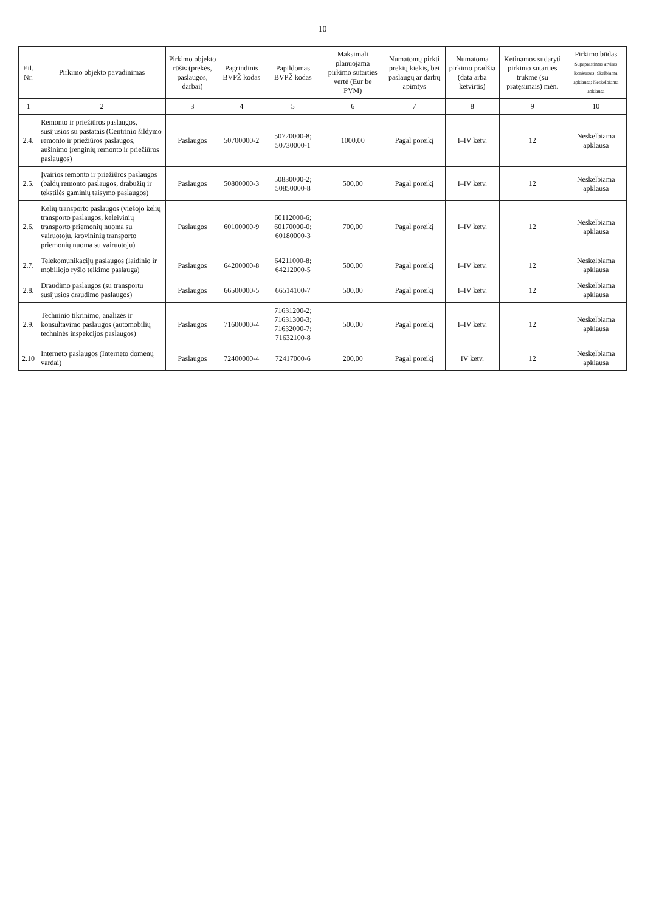10
| Eil. Nr. | Pirkimo objekto pavadinimas | Pirkimo objekto rūšis (prekės, paslaugos, darbai) | Pagrindinis BVPŽ kodas | Papildomas BVPŽ kodas | Maksimali planuojama pirkimo sutarties vertė (Eur be PVM) | Numatomų pirkti prekių kiekis, bei paslaugų ar darbų apimtys | Numatoma pirkimo pradžia (data arba ketvirtis) | Ketinamos sudaryti pirkimo sutarties trukmė (su pratęsimais) mėn. | Pirkimo būdas Supaprastintas atviras konkursas; Skelbiama apklausa; Neskelbiama apklausa |
| --- | --- | --- | --- | --- | --- | --- | --- | --- | --- |
| 1 | 2 | 3 | 4 | 5 | 6 | 7 | 8 | 9 | 10 |
| 2.4. | Remonto ir priežiūros paslaugos, susijusios su pastatais (Centrinio šildymo remonto ir priežiūros paslaugos, aušinimo įrenginių remonto ir priežiūros paslaugos) | Paslaugos | 50700000-2 | 50720000-8; 50730000-1 | 1000,00 | Pagal poreikį | I–IV ketv. | 12 | Neskelbiama apklausa |
| 2.5. | Įvairios remonto ir priežiūros paslaugos (baldų remonto paslaugos, drabužių ir tekstilės gaminių taisymo paslaugos) | Paslaugos | 50800000-3 | 50830000-2; 50850000-8 | 500,00 | Pagal poreikį | I–IV ketv. | 12 | Neskelbiama apklausa |
| 2.6. | Kelių transporto paslaugos (viešojo kelių transporto paslaugos, keleivinių transporto priemonių nuoma su vairuotoju, krovininių transporto priemonių nuoma su vairuotoju) | Paslaugos | 60100000-9 | 60112000-6; 60170000-0; 60180000-3 | 700,00 | Pagal poreikį | I–IV ketv. | 12 | Neskelbiama apklausa |
| 2.7. | Telekomunikacijų paslaugos (laidinio ir mobiliojo ryšio teikimo paslauga) | Paslaugos | 64200000-8 | 64211000-8; 64212000-5 | 500,00 | Pagal poreikį | I–IV ketv. | 12 | Neskelbiama apklausa |
| 2.8. | Draudimo paslaugos (su transportu susijusios draudimo paslaugos) | Paslaugos | 66500000-5 | 66514100-7 | 500,00 | Pagal poreikį | I–IV ketv. | 12 | Neskelbiama apklausa |
| 2.9. | Techninio tikrinimo, analizės ir konsultavimo paslaugos (automobilių techninės inspekcijos paslaugos) | Paslaugos | 71600000-4 | 71631200-2; 71631300-3; 71632000-7; 71632100-8 | 500,00 | Pagal poreikį | I–IV ketv. | 12 | Neskelbiama apklausa |
| 2.10 | Interneto paslaugos (Interneto domenų vardai) | Paslaugos | 72400000-4 | 72417000-6 | 200,00 | Pagal poreikį | IV ketv. | 12 | Neskelbiama apklausa |